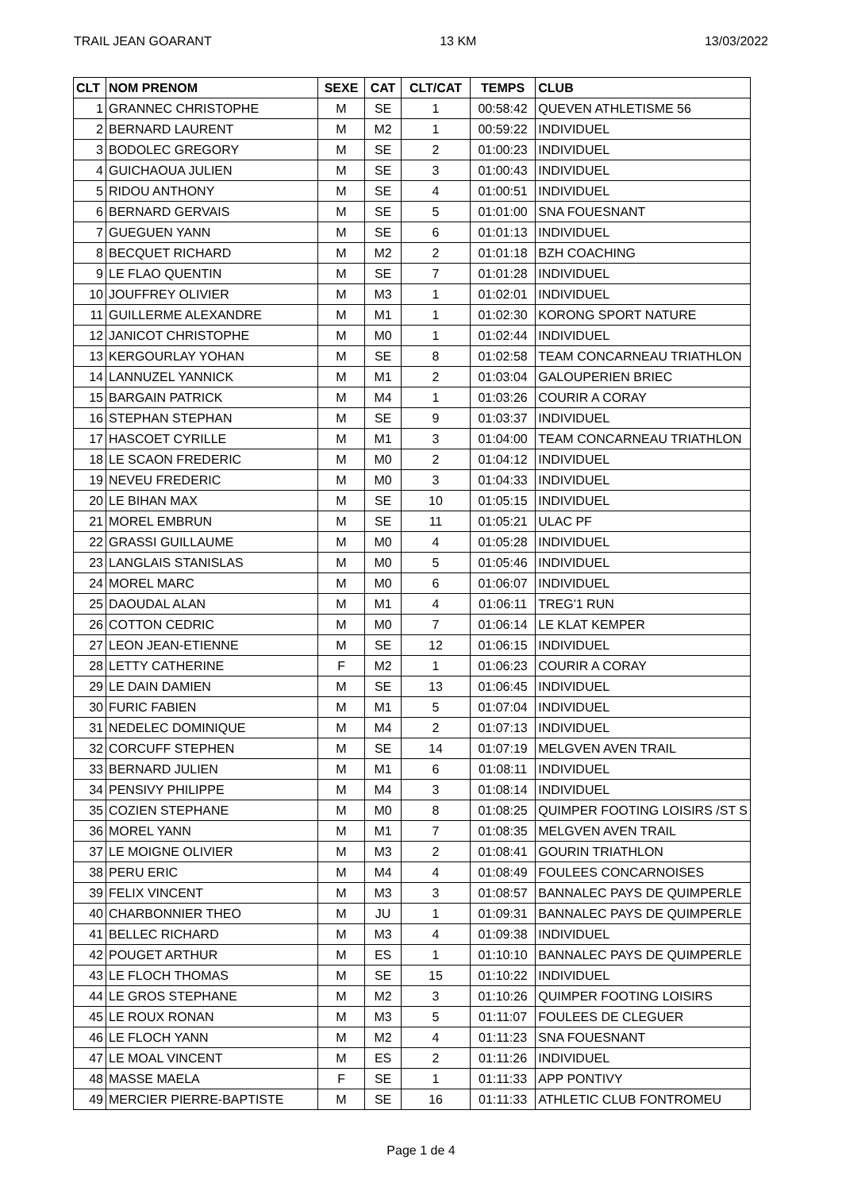TRAIL JEAN GOARANT 13 KM 13/03/2022
| CLT | NOM PRENOM | SEXE | CAT | CLT/CAT | TEMPS | CLUB |
| --- | --- | --- | --- | --- | --- | --- |
| 1 | GRANNEC CHRISTOPHE | M | SE | 1 | 00:58:42 | QUEVEN ATHLETISME 56 |
| 2 | BERNARD LAURENT | M | M2 | 1 | 00:59:22 | INDIVIDUEL |
| 3 | BODOLEC GREGORY | M | SE | 2 | 01:00:23 | INDIVIDUEL |
| 4 | GUICHAOUA JULIEN | M | SE | 3 | 01:00:43 | INDIVIDUEL |
| 5 | RIDOU ANTHONY | M | SE | 4 | 01:00:51 | INDIVIDUEL |
| 6 | BERNARD GERVAIS | M | SE | 5 | 01:01:00 | SNA FOUESNANT |
| 7 | GUEGUEN YANN | M | SE | 6 | 01:01:13 | INDIVIDUEL |
| 8 | BECQUET RICHARD | M | M2 | 2 | 01:01:18 | BZH COACHING |
| 9 | LE FLAO QUENTIN | M | SE | 7 | 01:01:28 | INDIVIDUEL |
| 10 | JOUFFREY OLIVIER | M | M3 | 1 | 01:02:01 | INDIVIDUEL |
| 11 | GUILLERME ALEXANDRE | M | M1 | 1 | 01:02:30 | KORONG SPORT NATURE |
| 12 | JANICOT CHRISTOPHE | M | M0 | 1 | 01:02:44 | INDIVIDUEL |
| 13 | KERGOURLAY YOHAN | M | SE | 8 | 01:02:58 | TEAM CONCARNEAU TRIATHLON |
| 14 | LANNUZEL YANNICK | M | M1 | 2 | 01:03:04 | GALOUPERIEN BRIEC |
| 15 | BARGAIN PATRICK | M | M4 | 1 | 01:03:26 | COURIR A CORAY |
| 16 | STEPHAN STEPHAN | M | SE | 9 | 01:03:37 | INDIVIDUEL |
| 17 | HASCOET CYRILLE | M | M1 | 3 | 01:04:00 | TEAM CONCARNEAU TRIATHLON |
| 18 | LE SCAON FREDERIC | M | M0 | 2 | 01:04:12 | INDIVIDUEL |
| 19 | NEVEU FREDERIC | M | M0 | 3 | 01:04:33 | INDIVIDUEL |
| 20 | LE BIHAN MAX | M | SE | 10 | 01:05:15 | INDIVIDUEL |
| 21 | MOREL EMBRUN | M | SE | 11 | 01:05:21 | ULAC PF |
| 22 | GRASSI GUILLAUME | M | M0 | 4 | 01:05:28 | INDIVIDUEL |
| 23 | LANGLAIS STANISLAS | M | M0 | 5 | 01:05:46 | INDIVIDUEL |
| 24 | MOREL MARC | M | M0 | 6 | 01:06:07 | INDIVIDUEL |
| 25 | DAOUDAL ALAN | M | M1 | 4 | 01:06:11 | TREG'1 RUN |
| 26 | COTTON CEDRIC | M | M0 | 7 | 01:06:14 | LE KLAT KEMPER |
| 27 | LEON JEAN-ETIENNE | M | SE | 12 | 01:06:15 | INDIVIDUEL |
| 28 | LETTY CATHERINE | F | M2 | 1 | 01:06:23 | COURIR A CORAY |
| 29 | LE DAIN DAMIEN | M | SE | 13 | 01:06:45 | INDIVIDUEL |
| 30 | FURIC FABIEN | M | M1 | 5 | 01:07:04 | INDIVIDUEL |
| 31 | NEDELEC DOMINIQUE | M | M4 | 2 | 01:07:13 | INDIVIDUEL |
| 32 | CORCUFF STEPHEN | M | SE | 14 | 01:07:19 | MELGVEN AVEN TRAIL |
| 33 | BERNARD JULIEN | M | M1 | 6 | 01:08:11 | INDIVIDUEL |
| 34 | PENSIVY PHILIPPE | M | M4 | 3 | 01:08:14 | INDIVIDUEL |
| 35 | COZIEN STEPHANE | M | M0 | 8 | 01:08:25 | QUIMPER FOOTING LOISIRS /ST S |
| 36 | MOREL YANN | M | M1 | 7 | 01:08:35 | MELGVEN AVEN TRAIL |
| 37 | LE MOIGNE OLIVIER | M | M3 | 2 | 01:08:41 | GOURIN TRIATHLON |
| 38 | PERU ERIC | M | M4 | 4 | 01:08:49 | FOULEES CONCARNOISES |
| 39 | FELIX VINCENT | M | M3 | 3 | 01:08:57 | BANNALEC PAYS DE QUIMPERLE |
| 40 | CHARBONNIER THEO | M | JU | 1 | 01:09:31 | BANNALEC PAYS DE QUIMPERLE |
| 41 | BELLEC RICHARD | M | M3 | 4 | 01:09:38 | INDIVIDUEL |
| 42 | POUGET ARTHUR | M | ES | 1 | 01:10:10 | BANNALEC PAYS DE QUIMPERLE |
| 43 | LE FLOCH THOMAS | M | SE | 15 | 01:10:22 | INDIVIDUEL |
| 44 | LE GROS STEPHANE | M | M2 | 3 | 01:10:26 | QUIMPER FOOTING LOISIRS |
| 45 | LE ROUX RONAN | M | M3 | 5 | 01:11:07 | FOULEES DE CLEGUER |
| 46 | LE FLOCH YANN | M | M2 | 4 | 01:11:23 | SNA FOUESNANT |
| 47 | LE MOAL VINCENT | M | ES | 2 | 01:11:26 | INDIVIDUEL |
| 48 | MASSE MAELA | F | SE | 1 | 01:11:33 | APP PONTIVY |
| 49 | MERCIER PIERRE-BAPTISTE | M | SE | 16 | 01:11:33 | ATHLETIC CLUB FONTROMEU |
Page 1 de 4